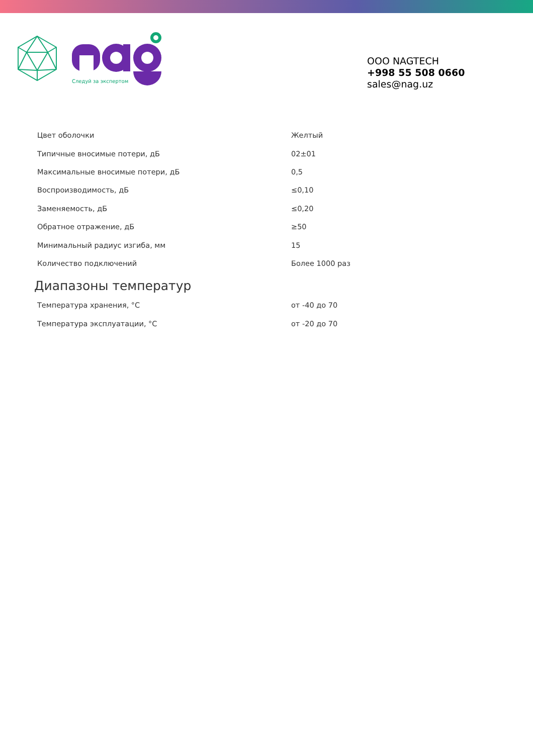Следуй за экспертом
OOO NAGTECH
+998 55 508 0660
sales@nag.uz
| Цвет оболочки | Желтый |
| Типичные вносимые потери, дБ | 02±01 |
| Максимальные вносимые потери, дБ | 0,5 |
| Воспроизводимость, дБ | ≤0,10 |
| Заменяемость, дБ | ≤0,20 |
| Обратное отражение, дБ | ≥50 |
| Минимальный радиус изгиба, мм | 15 |
| Количество подключений | Более 1000 раз |
Диапазоны температур
| Температура хранения, °C | от -40 до 70 |
| Температура эксплуатации, °C | от -20 до 70 |